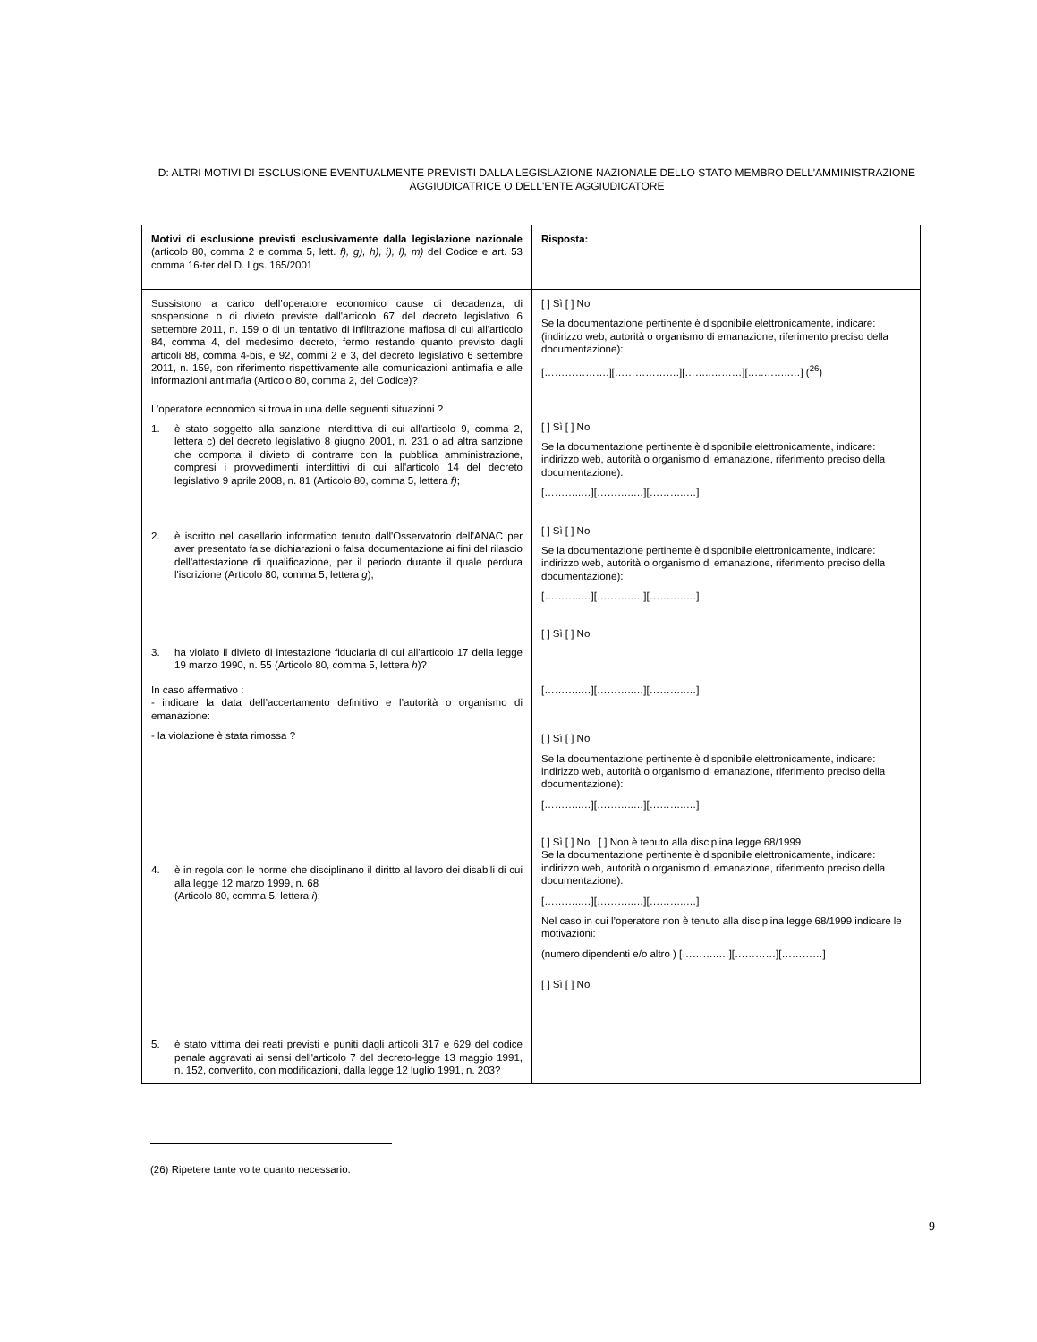D: ALTRI MOTIVI DI ESCLUSIONE EVENTUALMENTE PREVISTI DALLA LEGISLAZIONE NAZIONALE DELLO STATO MEMBRO DELL'AMMINISTRAZIONE AGGIUDICATRICE O DELL'ENTE AGGIUDICATORE
| Motivi di esclusione previsti esclusivamente dalla legislazione nazionale (articolo 80, comma 2 e comma 5, lett. f), g), h), i), l), m) del Codice e art. 53 comma 16-ter del D. Lgs. 165/2001 | Risposta: |
| Sussistono a carico dell’operatore economico cause di decadenza, di sospensione o di divieto previste dall'articolo 67 del decreto legislativo 6 settembre 2011, n. 159 o di un tentativo di infiltrazione mafiosa di cui all'articolo 84, comma 4, del medesimo decreto, fermo restando quanto previsto dagli articoli 88, comma 4-bis, e 92, commi 2 e 3, del decreto legislativo 6 settembre 2011, n. 159, con riferimento rispettivamente alle comunicazioni antimafia e alle informazioni antimafia (Articolo 80, comma 2, del Codice)? | [ ] Sì [ ] No Se la documentazione pertinente è disponibile elettronicamente, indicare: (indirizzo web, autorità o organismo di emanazione, riferimento preciso della documentazione): [……………….][……………….][……..………][…..……..…] (<sup>26</sup>) |
| L’operatore economico si trova in una delle seguenti situazioni ? 1. è stato soggetto alla sanzione interdittiva di cui all'articolo 9, comma 2, lettera c) del decreto legislativo 8 giugno 2001, n. 231 o ad altra sanzione che comporta il divieto di contrarre con la pubblica amministrazione, compresi i provvedimenti interdittivi di cui all'articolo 14 del decreto legislativo 9 aprile 2008, n. 81 (Articolo 80, comma 5, lettera f) ; 2. è iscritto nel casellario informatico tenuto dall'Osservatorio dell'ANAC per aver presentato false dichiarazioni o falsa documentazione ai fini del rilascio dell'attestazione di qualificazione, per il periodo durante il quale perdura l'iscrizione (Articolo 80, comma 5, lettera g ); 3. ha violato il divieto di intestazione fiduciaria di cui all'articolo 17 della legge 19 marzo 1990, n. 55 (Articolo 80, comma 5, lettera h )? In caso affermativo : - indicare la data dell’accertamento definitivo e l’autorità o organismo di emanazione: - la violazione è stata rimossa ? 4. è in regola con le norme che disciplinano il diritto al lavoro dei disabili di cui alla legge 12 marzo 1999, n. 68 (Articolo 80, comma 5, lettera i ); 5. è stato vittima dei reati previsti e puniti dagli articoli 317 e 629 del codice penale aggravati ai sensi dell'articolo 7 del decreto-legge 13 maggio 1991, n. 152, convertito, con modificazioni, dalla legge 12 luglio 1991, n. 203? | [ ] Sì [ ] No Se la documentazione pertinente è disponibile elettronicamente, indicare: indirizzo web, autorità o organismo di emanazione, riferimento preciso della documentazione): [………..…][………..…][………..…] [ ] Sì [ ] No Se la documentazione pertinente è disponibile elettronicamente, indicare: indirizzo web, autorità o organismo di emanazione, riferimento preciso della documentazione): [………..…][………..…][………..…] [ ] Sì [ ] No [………..…][………..…][………..…] [ ] Sì [ ] No Se la documentazione pertinente è disponibile elettronicamente, indicare: indirizzo web, autorità o organismo di emanazione, riferimento preciso della documentazione): [………..…][………..…][………..…] [ ] Sì [ ] No [ ] Non è tenuto alla disciplina legge 68/1999 Se la documentazione pertinente è disponibile elettronicamente, indicare: indirizzo web, autorità o organismo di emanazione, riferimento preciso della documentazione): [………..…][………..…][………..…] Nel caso in cui l’operatore non è tenuto alla disciplina legge 68/1999 indicare le motivazioni: (numero dipendenti e/o altro ) [………..…][…………][…………] [ ] Sì [ ] No |
(26) Ripetere tante volte quanto necessario.
9